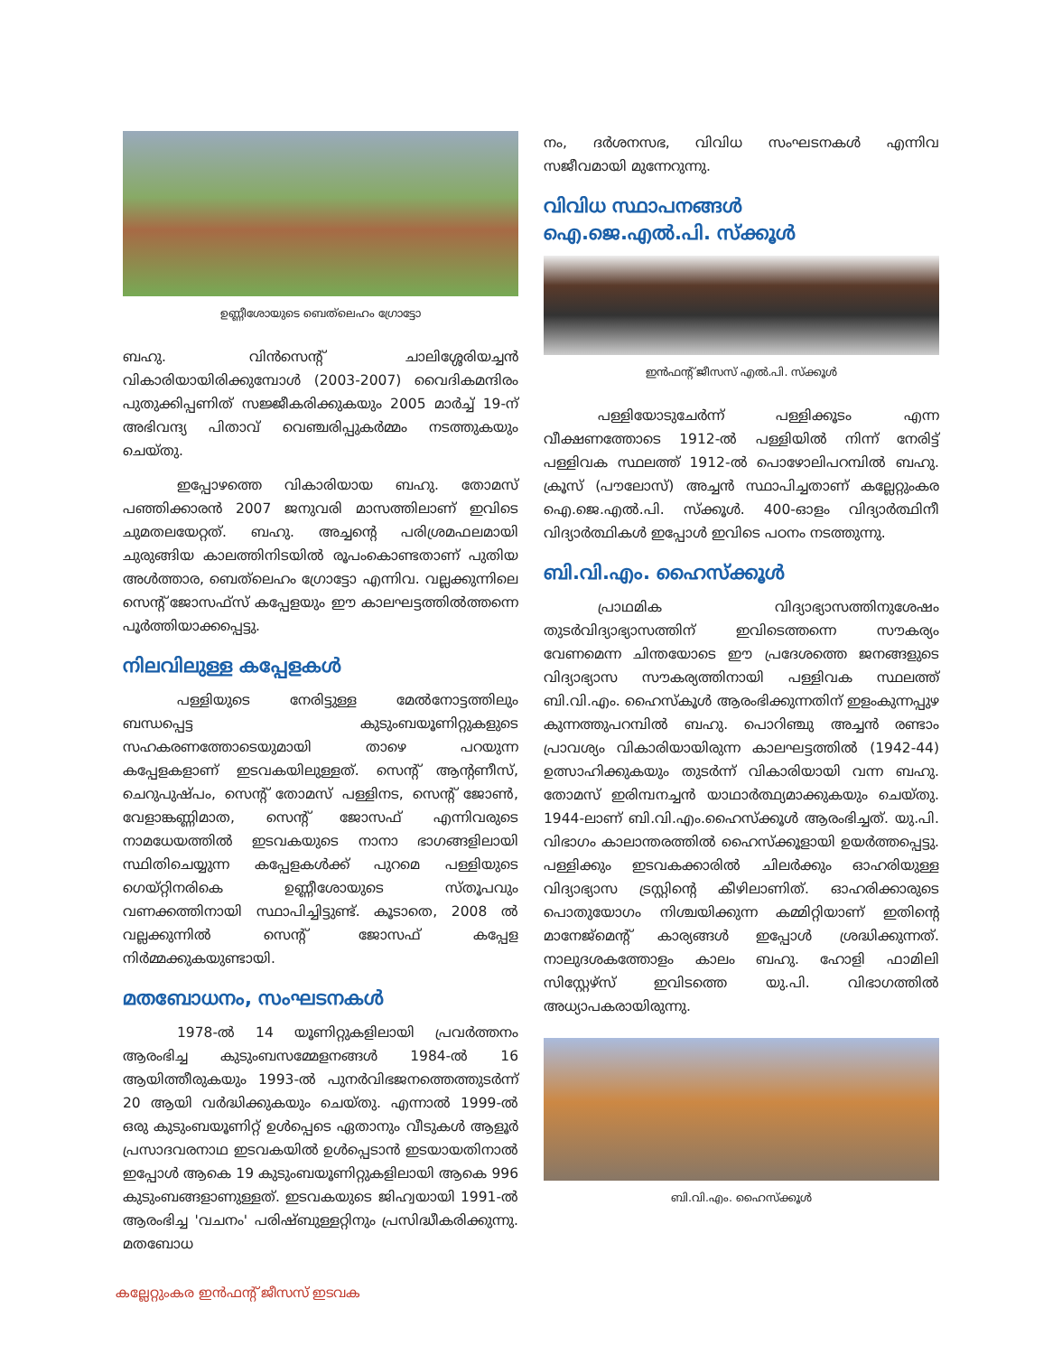ഉണ്ണീശോയുടെ ബെത്‌ലെഹം ഗ്രോട്ടോ
ബഹു. വിൻസെന്റ് ചാലിശ്ശേരിയച്ചൻ വികാരിയായിരിക്കുമ്പോൾ (2003-2007) വൈദികമന്ദിരം പുതുക്കിപ്പണിത് സജ്ജീകരിക്കുകയും 2005 മാർച്ച് 19-ന് അഭിവന്ദ്യ പിതാവ് വെഞ്ചരിപ്പുകർമ്മം നടത്തുകയും ചെയ്തു.
ഇപ്പോഴത്തെ വികാരിയായ ബഹു. തോമസ് പഞ്ഞിക്കാരൻ 2007 ജനുവരി മാസത്തിലാണ് ഇവിടെ ചുമതലയേറ്റത്. ബഹു. അച്ചന്റെ പരിശ്രമഫലമായി ചുരുങ്ങിയ കാലത്തിനിടയിൽ രൂപംകൊണ്ടതാണ് പുതിയ അൾത്താര, ബെത്‌ലെഹം ഗ്രോട്ടോ എന്നിവ. വല്ലക്കുന്നിലെ സെന്റ് ജോസഫ്സ് കപ്പേളയും ഈ കാലഘട്ടത്തിൽത്തന്നെ പൂർത്തിയാക്കപ്പെട്ടു.
നിലവിലുള്ള കപ്പേളകൾ
പള്ളിയുടെ നേരിട്ടുള്ള മേൽനോട്ടത്തിലും ബന്ധപ്പെട്ട കുടുംബയൂണിറ്റുകളുടെ സഹകരണത്തോടെയുമായി താഴെ പറയുന്ന കപ്പേളകളാണ് ഇടവകയിലുള്ളത്. സെന്റ് ആന്റണീസ്, ചെറുപുഷ്പം, സെന്റ് തോമസ് പള്ളിനട, സെന്റ് ജോൺ, വേളാങ്കണ്ണിമാത, സെന്റ് ജോസഫ് എന്നിവരുടെ നാമധേയത്തിൽ ഇടവകയുടെ നാനാ ഭാഗങ്ങളിലായി സ്ഥിതിചെയ്യുന്ന കപ്പേളകൾക്ക് പുറമെ പള്ളിയുടെ ഗെയ്റ്റിനരികെ ഉണ്ണീശോയുടെ സ്തൂപവും വണക്കത്തിനായി സ്ഥാപിച്ചിട്ടുണ്ട്. കൂടാതെ, 2008 ൽ വല്ലക്കുന്നിൽ സെന്റ് ജോസഫ് കപ്പേള നിർമ്മക്കുകയുണ്ടായി.
മതബോധനം, സംഘടനകൾ
1978-ൽ 14 യൂണിറ്റുകളിലായി പ്രവർത്തനം ആരംഭിച്ച കുടുംബസമ്മേളനങ്ങൾ 1984-ൽ 16 ആയിത്തീരുകയും 1993-ൽ പുനർവിഭജനത്തെത്തുടർന്ന് 20 ആയി വർദ്ധിക്കുകയും ചെയ്തു. എന്നാൽ 1999-ൽ ഒരു കുടുംബയൂണിറ്റ് ഉൾപ്പെടെ ഏതാനും വീടുകൾ ആളൂർ പ്രസാദവരനാഥ ഇടവകയിൽ ഉൾപ്പെടാൻ ഇടയായതിനാൽ ഇപ്പോൾ ആകെ 19 കുടുംബയൂണിറ്റുകളിലായി ആകെ 996 കുടുംബങ്ങളാണുള്ളത്. ഇടവകയുടെ ജിഹ്വയായി 1991-ൽ ആരംഭിച്ച 'വചനം' പരിഷ്ബുള്ളറ്റിനും പ്രസിദ്ധീകരിക്കുന്നു. മതബോധ
നം, ദർശനസഭ, വിവിധ സംഘടനകൾ എന്നിവ സജീവമായി മുന്നേറുന്നു.
വിവിധ സ്ഥാപനങ്ങൾ
ഐ.ജെ.എൽ.പി. സ്ക്കൂൾ
ഇൻഫന്റ് ജീസസ് എൽ.പി. സ്ക്കൂൾ
പള്ളിയോടുചേർന്ന് പള്ളിക്കൂടം എന്ന വീക്ഷണത്തോടെ 1912-ൽ പള്ളിയിൽ നിന്ന് നേരിട്ട് പള്ളിവക സ്ഥലത്ത് 1912-ൽ പൊഴോലിപറമ്പിൽ ബഹു. ക്രൂസ് (പൗലോസ്) അച്ചൻ സ്ഥാപിച്ചതാണ് കല്ലേറ്റുംകര ഐ.ജെ.എൽ.പി. സ്ക്കൂൾ. 400-ഓളം വിദ്യാർത്ഥിനീ വിദ്യാർത്ഥികൾ ഇപ്പോൾ ഇവിടെ പഠനം നടത്തുന്നു.
ബി.വി.എം. ഹൈസ്ക്കൂൾ
പ്രാഥമിക വിദ്യാഭ്യാസത്തിനുശേഷം തുടർവിദ്യാഭ്യാസത്തിന് ഇവിടെത്തന്നെ സൗകര്യം വേണമെന്ന ചിന്തയോടെ ഈ പ്രദേശത്തെ ജനങ്ങളുടെ വിദ്യാഭ്യാസ സൗകര്യത്തിനായി പള്ളിവക സ്ഥലത്ത് ബി.വി.എം. ഹൈസ്കൂൾ ആരംഭിക്കുന്നതിന് ഇളംകുന്നപ്പുഴ കുന്നത്തുപറമ്പിൽ ബഹു. പൊറിഞ്ചു അച്ചൻ രണ്ടാം പ്രാവശ്യം വികാരിയായിരുന്ന കാലഘട്ടത്തിൽ (1942-44) ഉത്സാഹിക്കുകയും തുടർന്ന് വികാരിയായി വന്ന ബഹു. തോമസ് ഇരിമ്പനച്ചൻ യാഥാർത്ഥ്യമാക്കുകയും ചെയ്തു. 1944-ലാണ് ബി.വി.എം.ഹൈസ്ക്കൂൾ ആരംഭിച്ചത്. യു.പി. വിഭാഗം കാലാന്തരത്തിൽ ഹൈസ്ക്കൂളായി ഉയർത്തപ്പെട്ടു. പള്ളിക്കും ഇടവകക്കാരിൽ ചിലർക്കും ഓഹരിയുള്ള വിദ്യാഭ്യാസ ട്രസ്റ്റിന്റെ കീഴിലാണിത്. ഓഹരിക്കാരുടെ പൊതുയോഗം നിശ്ചയിക്കുന്ന കമ്മിറ്റിയാണ് ഇതിന്റെ മാനേജ്മെന്റ് കാര്യങ്ങൾ ഇപ്പോൾ ശ്രദ്ധിക്കുന്നത്. നാലുദശകത്തോളം കാലം ബഹു. ഹോളി ഫാമിലി സിസ്റ്റേഴ്സ് ഇവിടത്തെ യു.പി. വിഭാഗത്തിൽ അധ്യാപകരായിരുന്നു.
ബി.വി.എം. ഹൈസ്ക്കൂൾ
കല്ലേറ്റുംകര ഇൻഫന്റ് ജീസസ് ഇടവക